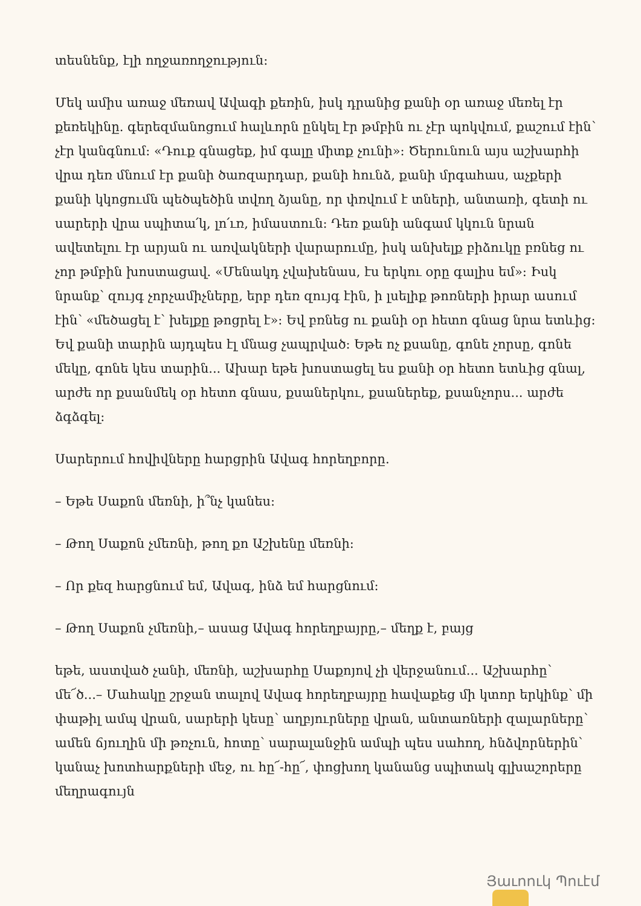տեսնենք, էլի ողջառողջություն:
Մեկ ամիս առաջ մեռավ Ավագի քեռին, իսկ դրանից քանի օր առաջ մեռել էր քեռեկինը. գերեզմանոցում հալևորն ընկել էր թմբին ու չէր պոկվում, քաշում էին՝ չէր կանգնում: «Դուք գնացեք, իմ գալը միտք չունի»: Ծերունուն այս աշխարհի վրա դեռ մնում էր քանի ծառզարդար, քանի հունձ, քանի մրգահաս, աչքերի քանի կկոցումն պեծպեծին տվող ձյանը, որ փռվում է տների, անտառի, գետի ու սարերի վրա սպիտա՛կ, լո՛ւռ, իմաստուն: Դեռ քանի անգամ կկուն նրան ավետելու էր արյան ու առվակների վարարումը, իսկ անխելք բիձուկը բռնեց ու չոր թմբին խոստացավ. «Մենակդ չվախենաս, էս երկու օրը գալիս եմ»: Իսկ նրանք՝ զույգ չորչամիչները, երբ դեռ զույգ էին, ի լսելիք թոռների իրար ասում էին՝ «մեծացել է՝ խելքը թոցրել է»: Եվ բռնեց ու քանի օր հետո գնաց նրա ետևից: Եվ քանի տարին այդպես էլ մնաց չապրված: Եթե ոչ քսանը, գոնե չորսը, գոնե մեկը, գոնե կես տարին... Ախար եթե խոստացել ես քանի օր հետո ետևից գնալ, արժե որ քսանմեկ օր հետո գնաս, քսաներկու, քսաներեք, քսանչորս... արժե ձգձգել:
Սարերում հովիվները հարցրին Ավագ հորեղբորը.
– Եթե Սաքոն մեռնի, ի՞նչ կանես:
– Թող Սաքոն չմեռնի, թող քո Աշխենը մեռնի:
– Որ քեզ հարցնում եմ, Ավագ, ինձ եմ հարցնում:
– Թող Սաքոն չմեռնի,– ասաց Ավագ հորեղբայրը,– մեղք է, բայց
եթե, աստված չանի, մեռնի, աշխարհը Սաքոյով չի վերջանում... Աշխարհը՝ մե՜ծ...– Մահակը շրջան տալով Ավագ հորեղբայրը հավաքեց մի կտոր երկինք՝ մի փաթիլ ամպ վրան, սարերի կեսը՝ աղբյուրները վրան, անտառների զալարները՝ ամեն ճյուղին մի թռչուն, հոտը՝ սարալանջին ամպի պես սահող, հնձվորներին՝ կանաչ խոտհարքների մեջ, ու հը՜-հը՜, փոցխող կանանց սպիտակ գլխաշորերը մեղրագույն
Յաւոուկ Պուէմ